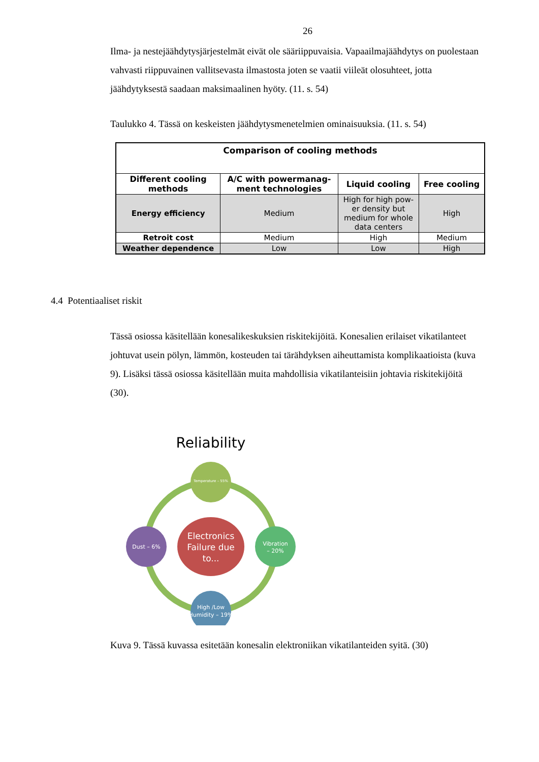26
Ilma- ja nestejäähdytysjärjestelmät eivät ole sääriippuvaisia. Vapaailmajäähdytys on puolestaan vahvasti riippuvainen vallitsevasta ilmastosta joten se vaatii viileät olosuhteet, jotta jäähdytyksestä saadaan maksimaalinen hyöty. (11. s. 54)
Taulukko 4. Tässä on keskeisten jäähdytysmenetelmien ominaisuuksia. (11. s. 54)
| Comparison of cooling methods | | | |
| --- | --- | --- | --- |
| Different cooling methods | A/C with powermanag- ment technologies | Liquid cooling | Free cooling |
| Energy efficiency | Medium | High for high pow- er density but medium for whole data centers | High |
| Retroit cost | Medium | High | Medium |
| Weather dependence | Low | Low | High |
4.4 Potentiaaliset riskit
Tässä osiossa käsitellään konesalikeskuksien riskitekijöitä. Konesalien erilaiset vikatilanteet johtuvat usein pölyn, lämmön, kosteuden tai tärähdyksen aiheuttamista komplikaatioista (kuva 9). Lisäksi tässä osiossa käsitellään muita mahdollisia vikatilanteisiin johtavia riskitekijöitä (30).
Reliability
Temperature – 55%
Vibration
– 20%
High /Low
Humidity – 19%
Dust – 6%
Electronics
Failure due
to...
Kuva 9. Tässä kuvassa esitetään konesalin elektroniikan vikatilanteiden syitä. (30)